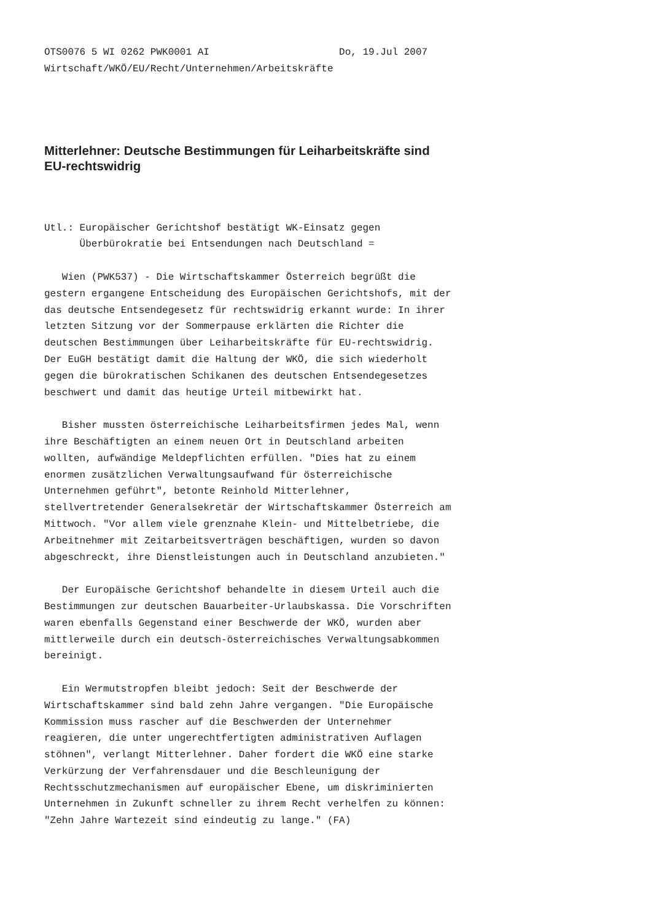OTS0076 5 WI 0262 PWK0001 AI                      Do, 19.Jul 2007
Wirtschaft/WKÖ/EU/Recht/Unternehmen/Arbeitskräfte
Mitterlehner: Deutsche Bestimmungen für Leiharbeitskräfte sind
EU-rechtswidrig
Utl.: Europäischer Gerichtshof bestätigt WK-Einsatz gegen
      Überbürokratie bei Entsendungen nach Deutschland =

   Wien (PWK537) - Die Wirtschaftskammer Österreich begrüßt die
gestern ergangene Entscheidung des Europäischen Gerichtshofs, mit der
das deutsche Entsendegesetz für rechtswidrig erkannt wurde: In ihrer
letzten Sitzung vor der Sommerpause erklärten die Richter die
deutschen Bestimmungen über Leiharbeitskräfte für EU-rechtswidrig.
Der EuGH bestätigt damit die Haltung der WKÖ, die sich wiederholt
gegen die bürokratischen Schikanen des deutschen Entsendegesetzes
beschwert und damit das heutige Urteil mitbewirkt hat.

   Bisher mussten österreichische Leiharbeitsfirmen jedes Mal, wenn
ihre Beschäftigten an einem neuen Ort in Deutschland arbeiten
wollten, aufwändige Meldepflichten erfüllen. "Dies hat zu einem
enormen zusätzlichen Verwaltungsaufwand für österreichische
Unternehmen geführt", betonte Reinhold Mitterlehner,
stellvertretender Generalsekretär der Wirtschaftskammer Österreich am
Mittwoch. "Vor allem viele grenznahe Klein- und Mittelbetriebe, die
Arbeitnehmer mit Zeitarbeitsverträgen beschäftigen, wurden so davon
abgeschreckt, ihre Dienstleistungen auch in Deutschland anzubieten."

   Der Europäische Gerichtshof behandelte in diesem Urteil auch die
Bestimmungen zur deutschen Bauarbeiter-Urlaubskassa. Die Vorschriften
waren ebenfalls Gegenstand einer Beschwerde der WKÖ, wurden aber
mittlerweile durch ein deutsch-österreichisches Verwaltungsabkommen
bereinigt.

   Ein Wermutstropfen bleibt jedoch: Seit der Beschwerde der
Wirtschaftskammer sind bald zehn Jahre vergangen. "Die Europäische
Kommission muss rascher auf die Beschwerden der Unternehmer
reagieren, die unter ungerechtfertigten administrativen Auflagen
stöhnen", verlangt Mitterlehner. Daher fordert die WKÖ eine starke
Verkürzung der Verfahrensdauer und die Beschleunigung der
Rechtsschutzmechanismen auf europäischer Ebene, um diskriminierten
Unternehmen in Zukunft schneller zu ihrem Recht verhelfen zu können:
"Zehn Jahre Wartezeit sind eindeutig zu lange." (FA)